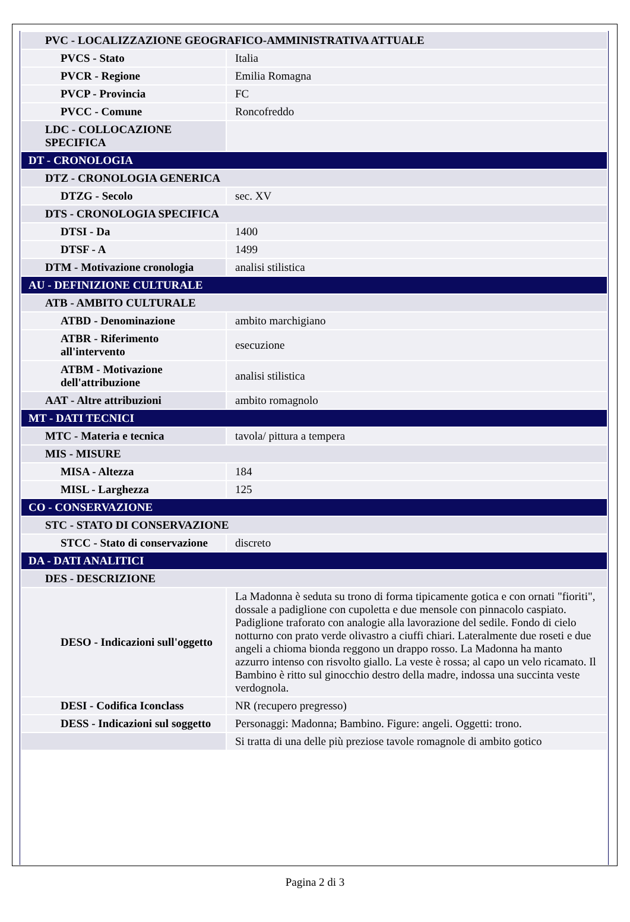| PVC - LOCALIZZAZIONE GEOGRAFICO-AMMINISTRATIVA ATTUALE | |
| PVCS - Stato | Italia |
| PVCR - Regione | Emilia Romagna |
| PVCP - Provincia | FC |
| PVCC - Comune | Roncofreddo |
| LDC - COLLOCAZIONE SPECIFICA | |
| DT - CRONOLOGIA | |
| DTZ - CRONOLOGIA GENERICA | |
| DTZG - Secolo | sec. XV |
| DTS - CRONOLOGIA SPECIFICA | |
| DTSI - Da | 1400 |
| DTSF - A | 1499 |
| DTM - Motivazione cronologia | analisi stilistica |
| AU - DEFINIZIONE CULTURALE | |
| ATB - AMBITO CULTURALE | |
| ATBD - Denominazione | ambito marchigiano |
| ATBR - Riferimento all'intervento | esecuzione |
| ATBM - Motivazione dell'attribuzione | analisi stilistica |
| AAT - Altre attribuzioni | ambito romagnolo |
| MT - DATI TECNICI | |
| MTC - Materia e tecnica | tavola/ pittura a tempera |
| MIS - MISURE | |
| MISA - Altezza | 184 |
| MISL - Larghezza | 125 |
| CO - CONSERVAZIONE | |
| STC - STATO DI CONSERVAZIONE | |
| STCC - Stato di conservazione | discreto |
| DA - DATI ANALITICI | |
| DES - DESCRIZIONE | |
| DESO - Indicazioni sull'oggetto | La Madonna è seduta su trono di forma tipicamente gotica e con ornati "fioriti", dossale a padiglione con cupoletta e due mensole con pinnacolo caspiato. Padiglione traforato con analogie alla lavorazione del sedile. Fondo di cielo notturno con prato verde olivastro a ciuffi chiari. Lateralmente due roseti e due angeli a chioma bionda reggono un drappo rosso. La Madonna ha manto azzurro intenso con risvolto giallo. La veste è rossa; al capo un velo ricamato. Il Bambino è ritto sul ginocchio destro della madre, indossa una succinta veste verdognola. |
| DESI - Codifica Iconclass | NR (recupero pregresso) |
| DESS - Indicazioni sul soggetto | Personaggi: Madonna; Bambino. Figure: angeli. Oggetti: trono. |
| | Si tratta di una delle più preziose tavole romagnole di ambito gotico |
Pagina 2 di 3